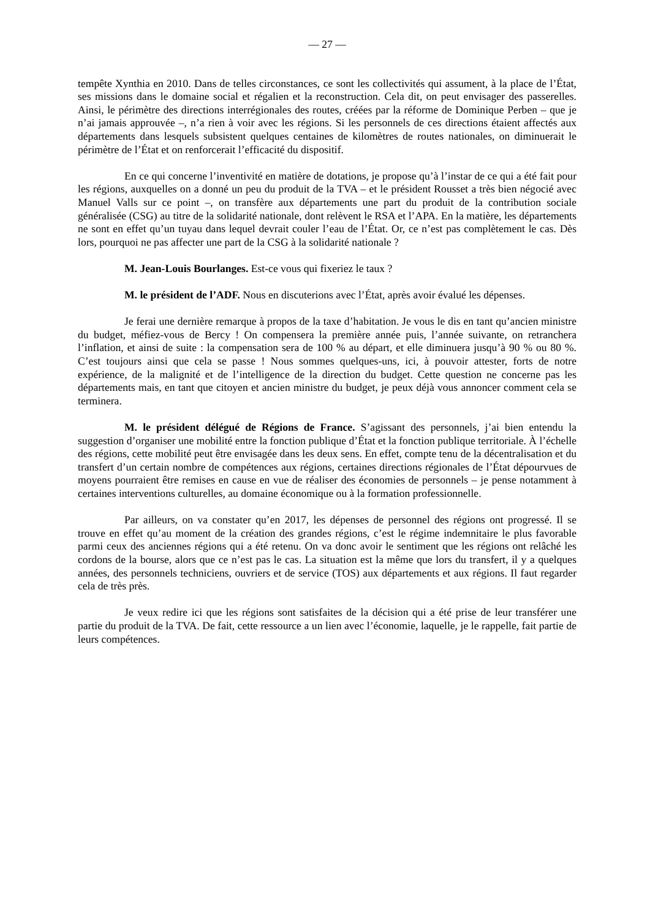— 27 —
tempête Xynthia en 2010. Dans de telles circonstances, ce sont les collectivités qui assument, à la place de l’État, ses missions dans le domaine social et régalien et la reconstruction. Cela dit, on peut envisager des passerelles. Ainsi, le périmètre des directions interrégionales des routes, créées par la réforme de Dominique Perben – que je n’ai jamais approuvée –, n’a rien à voir avec les régions. Si les personnels de ces directions étaient affectés aux départements dans lesquels subsistent quelques centaines de kilomètres de routes nationales, on diminuerait le périmètre de l’État et on renforcerait l’efficacité du dispositif.
En ce qui concerne l’inventivité en matière de dotations, je propose qu’à l’instar de ce qui a été fait pour les régions, auxquelles on a donné un peu du produit de la TVA – et le président Rousset a très bien négocié avec Manuel Valls sur ce point –, on transfère aux départements une part du produit de la contribution sociale généralisée (CSG) au titre de la solidarité nationale, dont relèvent le RSA et l’APA. En la matière, les départements ne sont en effet qu’un tuyau dans lequel devrait couler l’eau de l’État. Or, ce n’est pas complètement le cas. Dès lors, pourquoi ne pas affecter une part de la CSG à la solidarité nationale ?
M. Jean-Louis Bourlanges. Est-ce vous qui fixeriez le taux ?
M. le président de l’ADF. Nous en discuterions avec l’État, après avoir évalué les dépenses.
Je ferai une dernière remarque à propos de la taxe d’habitation. Je vous le dis en tant qu’ancien ministre du budget, méfiez-vous de Bercy ! On compensera la première année puis, l’année suivante, on retranchera l’inflation, et ainsi de suite : la compensation sera de 100 % au départ, et elle diminuera jusqu’à 90 % ou 80 %. C’est toujours ainsi que cela se passe ! Nous sommes quelques-uns, ici, à pouvoir attester, forts de notre expérience, de la malignité et de l’intelligence de la direction du budget. Cette question ne concerne pas les départements mais, en tant que citoyen et ancien ministre du budget, je peux déjà vous annoncer comment cela se terminera.
M. le président délégué de Régions de France. S’agissant des personnels, j’ai bien entendu la suggestion d’organiser une mobilité entre la fonction publique d’État et la fonction publique territoriale. À l’échelle des régions, cette mobilité peut être envisagée dans les deux sens. En effet, compte tenu de la décentralisation et du transfert d’un certain nombre de compétences aux régions, certaines directions régionales de l’État dépourvues de moyens pourraient être remises en cause en vue de réaliser des économies de personnels – je pense notamment à certaines interventions culturelles, au domaine économique ou à la formation professionnelle.
Par ailleurs, on va constater qu’en 2017, les dépenses de personnel des régions ont progressé. Il se trouve en effet qu’au moment de la création des grandes régions, c’est le régime indemnitaire le plus favorable parmi ceux des anciennes régions qui a été retenu. On va donc avoir le sentiment que les régions ont relâché les cordons de la bourse, alors que ce n’est pas le cas. La situation est la même que lors du transfert, il y a quelques années, des personnels techniciens, ouvriers et de service (TOS) aux départements et aux régions. Il faut regarder cela de très près.
Je veux redire ici que les régions sont satisfaites de la décision qui a été prise de leur transférer une partie du produit de la TVA. De fait, cette ressource a un lien avec l’économie, laquelle, je le rappelle, fait partie de leurs compétences.